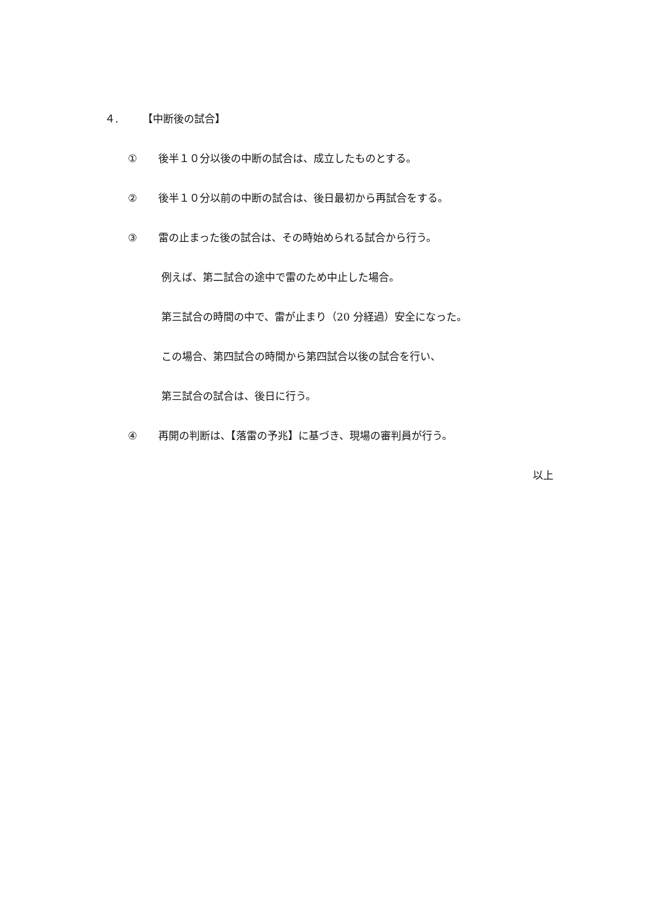４. 【中断後の試合】
① 後半１０分以後の中断の試合は、成立したものとする。
② 後半１０分以前の中断の試合は、後日最初から再試合をする。
③ 雷の止まった後の試合は、その時始められる試合から行う。
例えば、第二試合の途中で雷のため中止した場合。
第三試合の時間の中で、雷が止まり（20 分経過）安全になった。
この場合、第四試合の時間から第四試合以後の試合を行い、
第三試合の試合は、後日に行う。
④ 再開の判断は、【落雷の予兆】に基づき、現場の審判員が行う。
以上